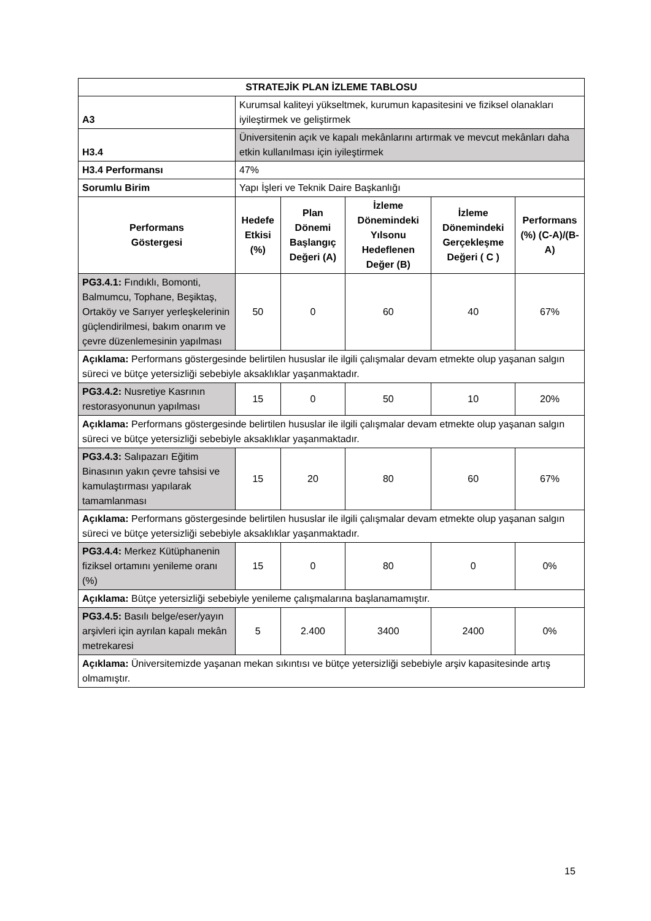| STRATEJİK PLAN İZLEME TABLOSU | | | | | |
| --- | --- | --- | --- | --- | --- |
| A3 | Kurumsal kaliteyi yükseltmek, kurumun kapasitesini ve fiziksel olanakları iyileştirmek ve geliştirmek | | | | |
| H3.4 | Üniversitenin açık ve kapalı mekânlarını artırmak ve mevcut mekânları daha etkin kullanılması için iyileştirmek | | | | |
| H3.4 Performansı | 47% | | | | |
| Sorumlu Birim | Yapı İşleri ve Teknik Daire Başkanlığı | | | | |
| Performans Göstergesi | Hedefe Etkisi (%) | Plan Dönemi Başlangıç Değeri (A) | İzleme Dönemindeki Yılsonu Hedeflenen Değer (B) | İzleme Dönemindeki Gerçekleşme Değeri ( C ) | Performans (%) (C-A)/(B-A) |
| PG3.4.1: Fındıklı, Bomonti, Balmumcu, Tophane, Beşiktaş, Ortaköy ve Sarıyer yerleşkelerinin güçlendirilmesi, bakım onarım ve çevre düzenlemesinin yapılması | 50 | 0 | 60 | 40 | 67% |
| Açıklama: Performans göstergesinde belirtilen hususlar ile ilgili çalışmalar devam etmekte olup yaşanan salgın süreci ve bütçe yetersizliği sebebiyle aksaklıklar yaşanmaktadır. | | | | | |
| PG3.4.2: Nusretiye Kasrının restorasyonunun yapılması | 15 | 0 | 50 | 10 | 20% |
| Açıklama: Performans göstergesinde belirtilen hususlar ile ilgili çalışmalar devam etmekte olup yaşanan salgın süreci ve bütçe yetersizliği sebebiyle aksaklıklar yaşanmaktadır. | | | | | |
| PG3.4.3: Salıpazarı Eğitim Binasının yakın çevre tahsisi ve kamulaştırması yapılarak tamamlanması | 15 | 20 | 80 | 60 | 67% |
| Açıklama: Performans göstergesinde belirtilen hususlar ile ilgili çalışmalar devam etmekte olup yaşanan salgın süreci ve bütçe yetersizliği sebebiyle aksaklıklar yaşanmaktadır. | | | | | |
| PG3.4.4: Merkez Kütüphanenin fiziksel ortamını yenileme oranı (%) | 15 | 0 | 80 | 0 | 0% |
| Açıklama: Bütçe yetersizliği sebebiyle yenileme çalışmalarına başlanamamıştır. | | | | | |
| PG3.4.5: Basılı belge/eser/yayın arşivleri için ayrılan kapalı mekân metrekaresi | 5 | 2.400 | 3400 | 2400 | 0% |
| Açıklama: Üniversitemizde yaşanan mekan sıkıntısı ve bütçe yetersizliği sebebiyle arşiv kapasitesinde artış olmamıştır. | | | | | |
15